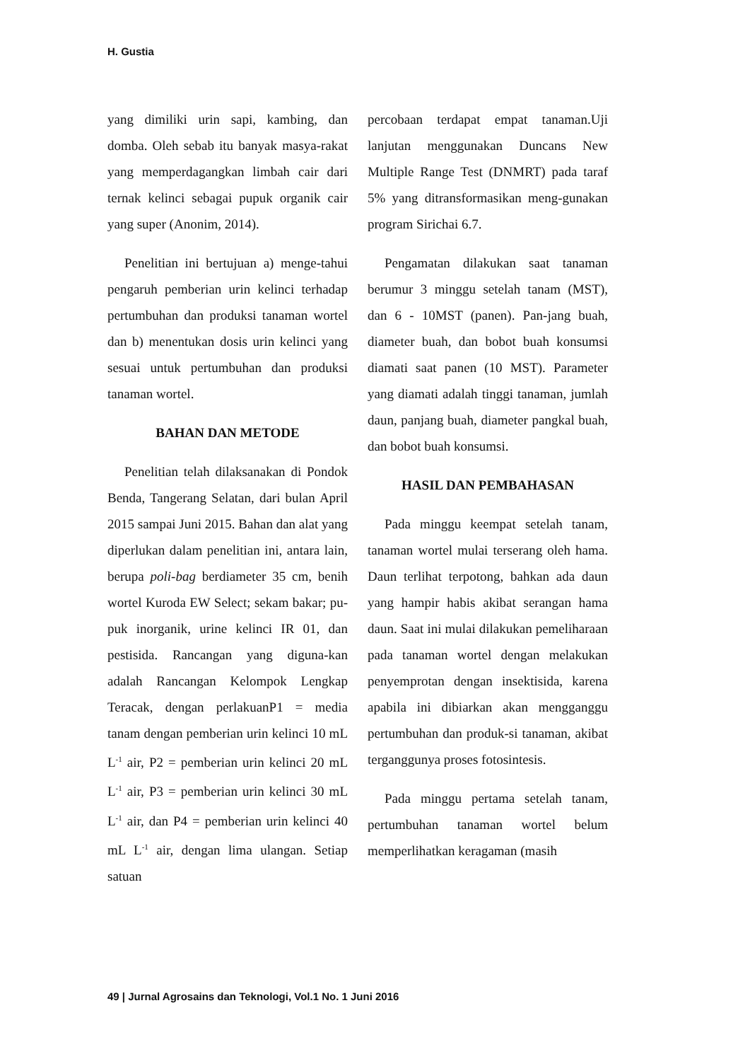H. Gustia
yang dimiliki urin sapi, kambing, dan domba. Oleh sebab itu banyak masya-rakat yang memperdagangkan limbah cair dari ternak kelinci sebagai pupuk organik cair yang super (Anonim, 2014).
Penelitian ini bertujuan a) menge-tahui pengaruh pemberian urin kelinci terhadap pertumbuhan dan produksi tanaman wortel dan b) menentukan dosis urin kelinci yang sesuai untuk pertumbuhan dan produksi tanaman wortel.
BAHAN DAN METODE
Penelitian telah dilaksanakan di Pondok Benda, Tangerang Selatan, dari bulan April 2015 sampai Juni 2015. Bahan dan alat yang diperlukan dalam penelitian ini, antara lain, berupa poli-bag berdiameter 35 cm, benih wortel Kuroda EW Select; sekam bakar; pu-puk inorganik, urine kelinci IR 01, dan pestisida. Rancangan yang diguna-kan adalah Rancangan Kelompok Lengkap Teracak, dengan perlakuanP1 = media tanam dengan pemberian urin kelinci 10 mL L<sup>-1</sup> air, P2 = pemberian urin kelinci 20 mL L<sup>-1</sup> air, P3 = pemberian urin kelinci 30 mL L<sup>-1</sup> air, dan P4 = pemberian urin kelinci 40 mL L<sup>-1</sup> air, dengan lima ulangan. Setiap satuan
percobaan terdapat empat tanaman.Uji lanjutan menggunakan Duncans New Multiple Range Test (DNMRT) pada taraf 5% yang ditransformasikan meng-gunakan program Sirichai 6.7.
Pengamatan dilakukan saat tanaman berumur 3 minggu setelah tanam (MST), dan 6 - 10MST (panen). Pan-jang buah, diameter buah, dan bobot buah konsumsi diamati saat panen (10 MST). Parameter yang diamati adalah tinggi tanaman, jumlah daun, panjang buah, diameter pangkal buah, dan bobot buah konsumsi.
HASIL DAN PEMBAHASAN
Pada minggu keempat setelah tanam, tanaman wortel mulai terserang oleh hama. Daun terlihat terpotong, bahkan ada daun yang hampir habis akibat serangan hama daun. Saat ini mulai dilakukan pemeliharaan pada tanaman wortel dengan melakukan penyemprotan dengan insektisida, karena apabila ini dibiarkan akan mengganggu pertumbuhan dan produk-si tanaman, akibat terganggunya proses fotosintesis.
Pada minggu pertama setelah tanam, pertumbuhan tanaman wortel belum memperlihatkan keragaman (masih
49 | Jurnal Agrosains dan Teknologi, Vol.1 No. 1 Juni 2016